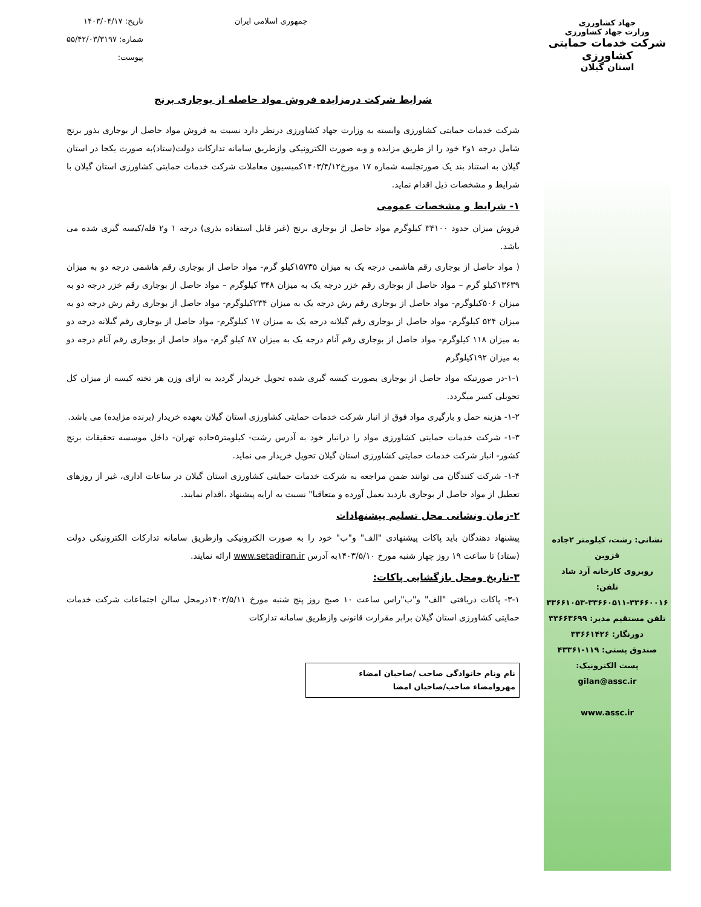جهاد کشاورزی
وزارت جهاد کشاورزی
شرکت خدمات حمایتی کشاورزی
استان گیلان
نشانی: رشت، کیلومتر ۲جاده قزوین
روبروی کارخانه آرد شاد
تلفن:
۳۳۶۶۱۰۵۳-۳۳۶۶۰۵۱۱-۳۳۶۶۰۰۱۶
تلفن مستقیم مدیر: ۳۳۶۶۳۶۹۹
دورنگار: ۳۳۶۶۱۴۲۶
صندوق پستی: ۱۱۹-۴۳۳۶۱
پست الکترونیک:
gilan@assc.ir
www.assc.ir
جمهوری اسلامی ایران تاریخ: ۱۴۰۳/۰۴/۱۷
شماره: ۵۵/۴۲/۰۳/۳۱۹۷
پیوست:
شرایط شرکت درمزایده فروش مواد حاصله از بوجاری برنج
شرکت خدمات حمایتی کشاورزی وابسته به وزارت جهاد کشاورزی درنظر دارد نسبت به فروش مواد حاصل از بوجاری بذور برنج شامل درجه ۱و۲ خود را از طریق مزایده و وبه صورت الکترونیکی وازطریق سامانه تدارکات دولت(ستاد)به صورت یکجا در استان گیلان به استناد بند یک صورتجلسه شماره ۱۷ مورخ۱۴۰۳/۴/۱۲کمیسیون معاملات شرکت خدمات حمایتی کشاورزی استان گیلان با شرایط و مشخصات ذیل اقدام نماید.
۱- شرایط و مشخصات عمومی
فروش میزان حدود ۳۴۱۰۰ کیلوگرم مواد حاصل از بوجاری برنج (غیر قابل استفاده بذری) درجه ۱ و۲ فله/کیسه گیری شده می باشد.
( مواد حاصل از بوجاری رقم هاشمی درجه یک به میزان ۱۵۷۳۵کیلو گرم- مواد حاصل از بوجاری رقم هاشمی درجه دو به میزان ۱۳۶۳۹کیلو گرم – مواد حاصل از بوجاری رقم خزر درجه یک به میزان ۳۴۸ کیلوگرم – مواد حاصل از بوجاری رقم خزر درجه دو به میزان ۵۰۶کیلوگرم- مواد حاصل از بوجاری رقم رش درجه یک به میزان ۲۳۴کیلوگرم- مواد حاصل از بوجاری رقم رش درجه دو به میزان ۵۲۴ کیلوگرم- مواد حاصل از بوجاری رقم گیلانه درجه یک به میزان ۱۷ کیلوگرم- مواد حاصل از بوجاری رقم گیلانه درجه دو به میزان ۱۱۸ کیلوگرم- مواد حاصل از بوجاری رقم آنام درجه یک به میزان ۸۷ کیلو گرم- مواد حاصل از بوجاری رقم آنام درجه دو به میزان ۱۹۲کیلوگرم
۱-۱-در صورتیکه مواد حاصل از بوجاری بصورت کیسه گیری شده تحویل خریدار گردید به ازای وزن هر تخته کیسه از میزان کل تحویلی کسر میگردد.
۱-۲- هزینه حمل و بارگیری مواد فوق از انبار شرکت خدمات حمایتی کشاورزی استان گیلان بعهده خریدار (برنده مزایده) می باشد.
۱-۳- شرکت خدمات حمایتی کشاورزی مواد را درانبار خود به آدرس رشت- کیلومتر۵جاده تهران- داخل موسسه تحقیقات برنج کشور- انبار شرکت خدمات حمایتی کشاورزی استان گیلان تحویل خریدار می نماید.
۱-۴- شرکت کنندگان می توانند ضمن مراجعه به شرکت خدمات حمایتی کشاورزی استان گیلان در ساعات اداری، غیر از روزهای تعطیل از مواد حاصل از بوجاری بازدید بعمل آورده و متعاقبا" نسبت به ارایه پیشنهاد ،اقدام نمایند.
۲-زمان ونشانی محل تسلیم پیشنهادات
پیشنهاد دهندگان باید پاکات پیشنهادی "الف" و"ب" خود را به صورت الکترونیکی وازطریق سامانه تدارکات الکترونیکی دولت (ستاد) تا ساعت ۱۹ روز چهار شنبه مورخ ۱۴۰۳/۵/۱۰به آدرس www.setadiran.ir ارائه نمایند.
۳-تاریخ ومحل بازگشایی پاکات:
۳-۱- پاکات دریافتی "الف" و"ب"راس ساعت ۱۰ صبح روز پنج شنبه مورخ ۱۴۰۳/۵/۱۱درمحل سالن اجتماعات شرکت خدمات حمایتی کشاورزی استان گیلان برابر مقرارت قانونی وازطریق سامانه تدارکات
نام ونام خانوادگی صاحب /صاحبان امضاء
مهروامضاء صاحب/صاحبان امضا